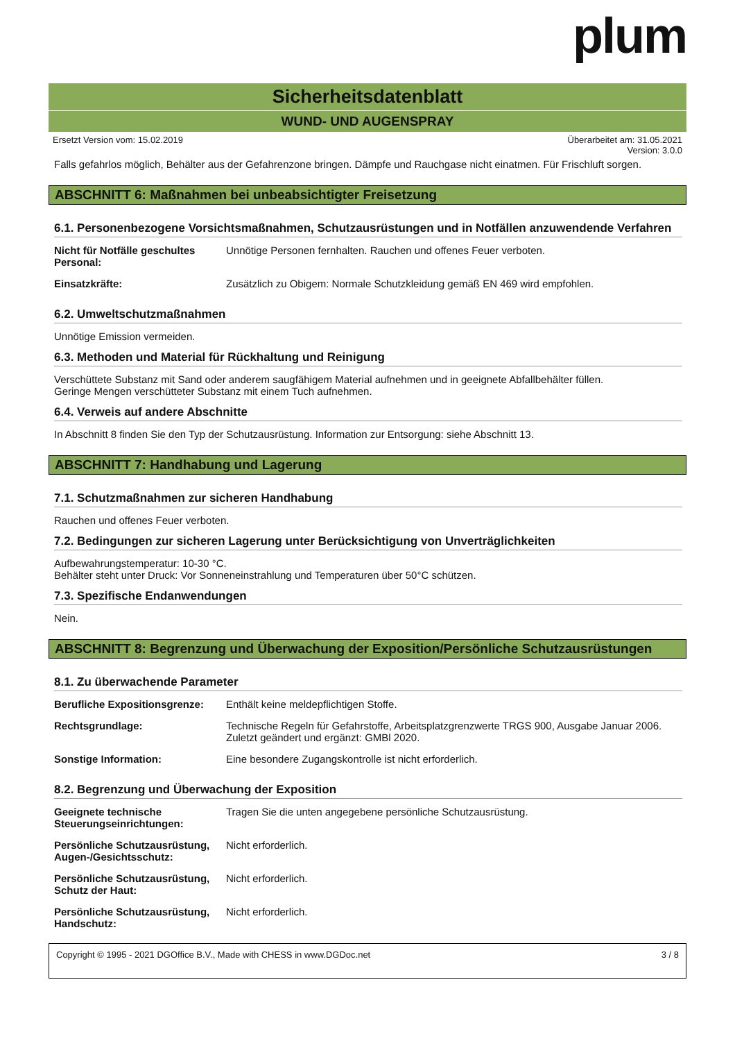plum
Sicherheitsdatenblatt
WUND- UND AUGENSPRAY
Ersetzt Version vom: 15.02.2019 Überarbeitet am: 31.05.2021
Version: 3.0.0
Falls gefahrlos möglich, Behälter aus der Gefahrenzone bringen. Dämpfe und Rauchgase nicht einatmen. Für Frischluft sorgen.
ABSCHNITT 6: Maßnahmen bei unbeabsichtigter Freisetzung
6.1. Personenbezogene Vorsichtsmaßnahmen, Schutzausrüstungen und in Notfällen anzuwendende Verfahren
| Nicht für Notfälle geschultes Personal: | Unnötige Personen fernhalten. Rauchen und offenes Feuer verboten. |
| Einsatzkräfte: | Zusätzlich zu Obigem: Normale Schutzkleidung gemäß EN 469 wird empfohlen. |
6.2. Umweltschutzmaßnahmen
Unnötige Emission vermeiden.
6.3. Methoden und Material für Rückhaltung und Reinigung
Verschüttete Substanz mit Sand oder anderem saugfähigem Material aufnehmen und in geeignete Abfallbehälter füllen.
Geringe Mengen verschütteter Substanz mit einem Tuch aufnehmen.
6.4. Verweis auf andere Abschnitte
In Abschnitt 8 finden Sie den Typ der Schutzausrüstung. Information zur Entsorgung: siehe Abschnitt 13.
ABSCHNITT 7: Handhabung und Lagerung
7.1. Schutzmaßnahmen zur sicheren Handhabung
Rauchen und offenes Feuer verboten.
7.2. Bedingungen zur sicheren Lagerung unter Berücksichtigung von Unverträglichkeiten
Aufbewahrungstemperatur: 10-30 °C.
Behälter steht unter Druck: Vor Sonneneinstrahlung und Temperaturen über 50°C schützen.
7.3. Spezifische Endanwendungen
Nein.
ABSCHNITT 8: Begrenzung und Überwachung der Exposition/Persönliche Schutzausrüstungen
8.1. Zu überwachende Parameter
| Berufliche Expositionsgrenze: | Enthält keine meldepflichtigen Stoffe. |
| Rechtsgrundlage: | Technische Regeln für Gefahrstoffe, Arbeitsplatzgrenzwerte TRGS 900, Ausgabe Januar 2006. Zuletzt geändert und ergänzt: GMBl 2020. |
| Sonstige Information: | Eine besondere Zugangskontrolle ist nicht erforderlich. |
8.2. Begrenzung und Überwachung der Exposition
| Geeignete technische Steuerungseinrichtungen: | Tragen Sie die unten angegebene persönliche Schutzausrüstung. |
| Persönliche Schutzausrüstung, Augen-/Gesichtsschutz: | Nicht erforderlich. |
| Persönliche Schutzausrüstung, Schutz der Haut: | Nicht erforderlich. |
| Persönliche Schutzausrüstung, Handschutz: | Nicht erforderlich. |
Copyright © 1995 - 2021 DGOffice B.V., Made with CHESS in www.DGDoc.net 3 / 8